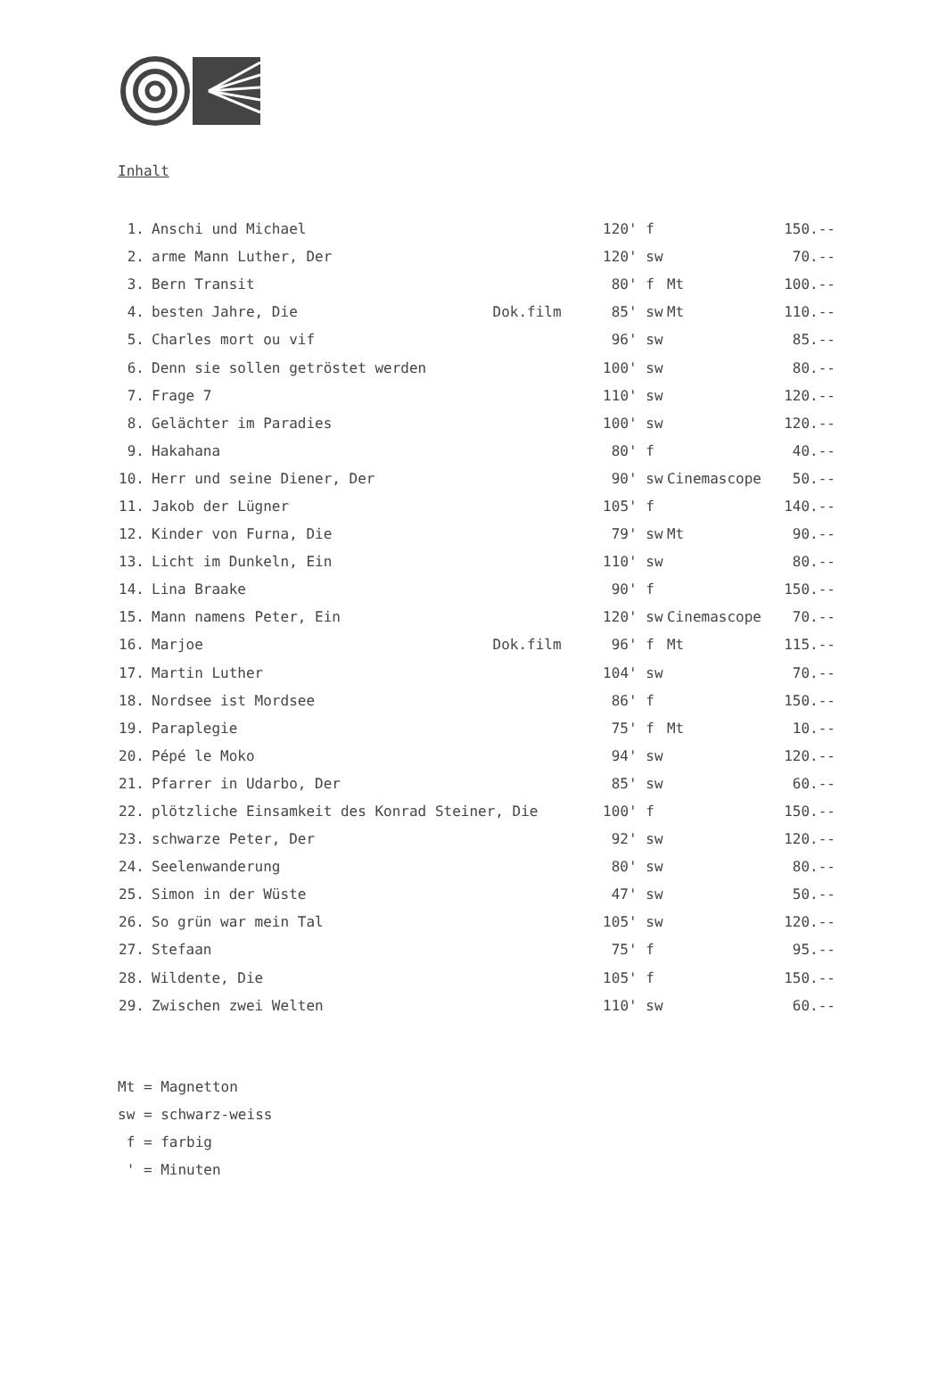Inhalt
| 1. | Anschi und Michael | | 120' | f | | 150.-- |
| 2. | arme Mann Luther, Der | | 120' | sw | | 70.-- |
| 3. | Bern Transit | | 80' | f | Mt | 100.-- |
| 4. | besten Jahre, Die | Dok.film | 85' | sw | Mt | 110.-- |
| 5. | Charles mort ou vif | | 96' | sw | | 85.-- |
| 6. | Denn sie sollen getröstet werden | | 100' | sw | | 80.-- |
| 7. | Frage 7 | | 110' | sw | | 120.-- |
| 8. | Gelächter im Paradies | | 100' | sw | | 120.-- |
| 9. | Hakahana | | 80' | f | | 40.-- |
| 10. | Herr und seine Diener, Der | | 90' | sw | Cinemascope | 50.-- |
| 11. | Jakob der Lügner | | 105' | f | | 140.-- |
| 12. | Kinder von Furna, Die | | 79' | sw | Mt | 90.-- |
| 13. | Licht im Dunkeln, Ein | | 110' | sw | | 80.-- |
| 14. | Lina Braake | | 90' | f | | 150.-- |
| 15. | Mann namens Peter, Ein | | 120' | sw | Cinemascope | 70.-- |
| 16. | Marjoe | Dok.film | 96' | f | Mt | 115.-- |
| 17. | Martin Luther | | 104' | sw | | 70.-- |
| 18. | Nordsee ist Mordsee | | 86' | f | | 150.-- |
| 19. | Paraplegie | | 75' | f | Mt | 10.-- |
| 20. | Pépé le Moko | | 94' | sw | | 120.-- |
| 21. | Pfarrer in Udarbo, Der | | 85' | sw | | 60.-- |
| 22. | plötzliche Einsamkeit des Konrad Steiner, Die | | 100' | f | | 150.-- |
| 23. | schwarze Peter, Der | | 92' | sw | | 120.-- |
| 24. | Seelenwanderung | | 80' | sw | | 80.-- |
| 25. | Simon in der Wüste | | 47' | sw | | 50.-- |
| 26. | So grün war mein Tal | | 105' | sw | | 120.-- |
| 27. | Stefaan | | 75' | f | | 95.-- |
| 28. | Wildente, Die | | 105' | f | | 150.-- |
| 29. | Zwischen zwei Welten | | 110' | sw | | 60.-- |
Mt = Magnetton
sw = schwarz-weiss
f = farbig
' = Minuten